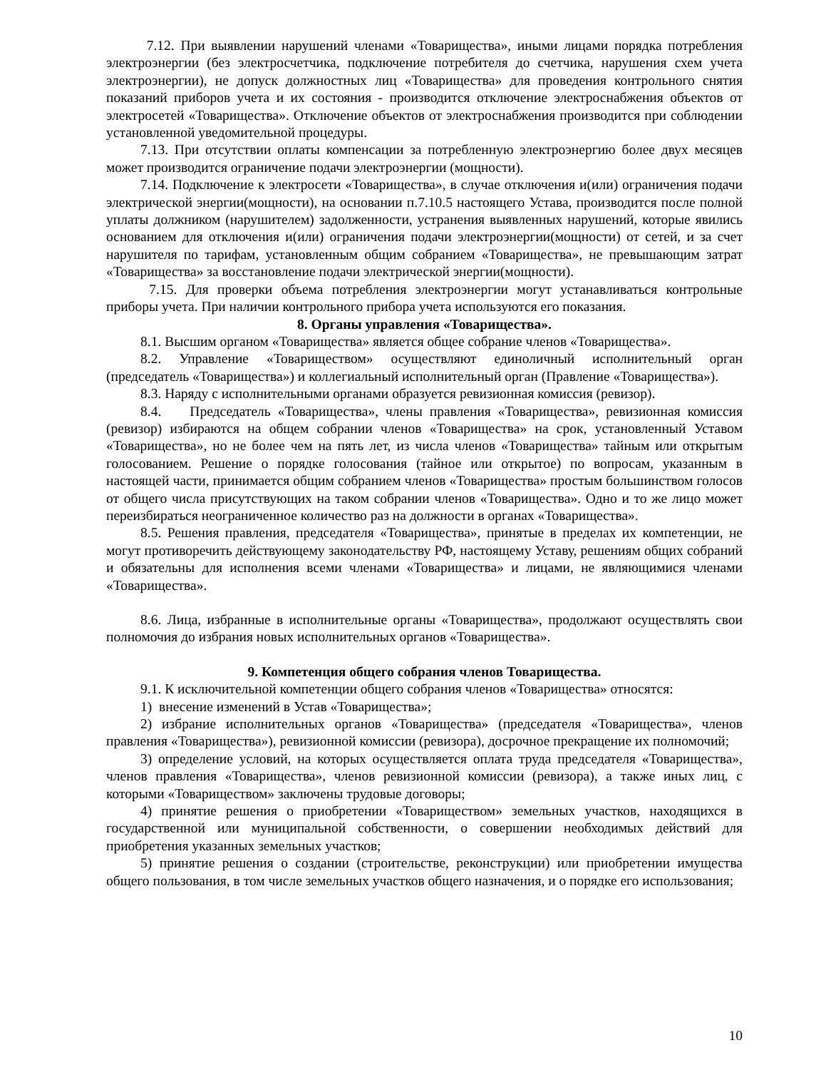7.12. При выявлении нарушений членами «Товарищества», иными лицами порядка потребления электроэнергии (без электросчетчика, подключение потребителя до счетчика, нарушения схем учета электроэнергии), не допуск должностных лиц «Товарищества» для проведения контрольного снятия показаний приборов учета и их состояния - производится отключение электроснабжения объектов от электросетей «Товарищества». Отключение объектов от электроснабжения производится при соблюдении установленной уведомительной процедуры.
7.13. При отсутствии оплаты компенсации за потребленную электроэнергию более двух месяцев может производится ограничение подачи электроэнергии (мощности).
7.14. Подключение к электросети «Товарищества», в случае отключения и(или) ограничения подачи электрической энергии(мощности), на основании п.7.10.5 настоящего Устава, производится после полной уплаты должником (нарушителем) задолженности, устранения выявленных нарушений, которые явились основанием для отключения и(или) ограничения подачи электроэнергии(мощности) от сетей, и за счет нарушителя по тарифам, установленным общим собранием «Товарищества», не превышающим затрат «Товарищества» за восстановление подачи электрической энергии(мощности).
7.15. Для проверки объема потребления электроэнергии могут устанавливаться контрольные приборы учета. При наличии контрольного прибора учета используются его показания.
8. Органы управления «Товарищества».
8.1. Высшим органом «Товарищества» является общее собрание членов «Товарищества».
8.2. Управление «Товариществом» осуществляют единоличный исполнительный орган (председатель «Товарищества») и коллегиальный исполнительный орган (Правление «Товарищества»).
8.3. Наряду с исполнительными органами образуется ревизионная комиссия (ревизор).
8.4. Председатель «Товарищества», члены правления «Товарищества», ревизионная комиссия (ревизор) избираются на общем собрании членов «Товарищества» на срок, установленный Уставом «Товарищества», но не более чем на пять лет, из числа членов «Товарищества» тайным или открытым голосованием. Решение о порядке голосования (тайное или открытое) по вопросам, указанным в настоящей части, принимается общим собранием членов «Товарищества» простым большинством голосов от общего числа присутствующих на таком собрании членов «Товарищества». Одно и то же лицо может переизбираться неограниченное количество раз на должности в органах «Товарищества».
8.5. Решения правления, председателя «Товарищества», принятые в пределах их компетенции, не могут противоречить действующему законодательству РФ, настоящему Уставу, решениям общих собраний и обязательны для исполнения всеми членами «Товарищества» и лицами, не являющимися членами «Товарищества».
8.6. Лица, избранные в исполнительные органы «Товарищества», продолжают осуществлять свои полномочия до избрания новых исполнительных органов «Товарищества».
9. Компетенция общего собрания членов Товарищества.
9.1. К исключительной компетенции общего собрания членов «Товарищества» относятся:
1) внесение изменений в Устав «Товарищества»;
2) избрание исполнительных органов «Товарищества» (председателя «Товарищества», членов правления «Товарищества»), ревизионной комиссии (ревизора), досрочное прекращение их полномочий;
3) определение условий, на которых осуществляется оплата труда председателя «Товарищества», членов правления «Товарищества», членов ревизионной комиссии (ревизора), а также иных лиц, с которыми «Товариществом» заключены трудовые договоры;
4) принятие решения о приобретении «Товариществом» земельных участков, находящихся в государственной или муниципальной собственности, о совершении необходимых действий для приобретения указанных земельных участков;
5) принятие решения о создании (строительстве, реконструкции) или приобретении имущества общего пользования, в том числе земельных участков общего назначения, и о порядке его использования;
10